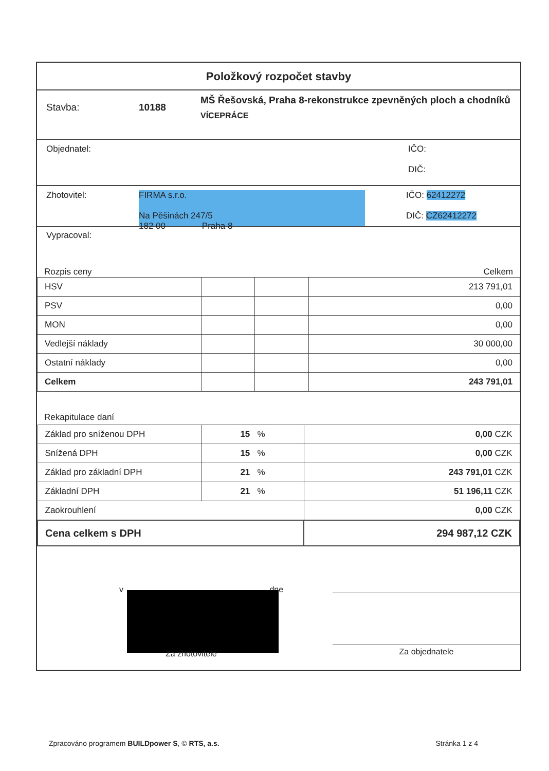Položkový rozpočet stavby
Stavba: 10188
MŠ Řešovská, Praha 8-rekonstrukce zpevněných ploch a chodníků
VÍCEPRÁCE
Objednatel: IČO:
DIČ:
Zhotovitel: FIRMA s.r.o.
Na Pěšinách 247/5
182 00 Praha 8
IČO: 62412272
DIČ: CZ62412272
Vypracoval:
Rozpis ceny Celkem
| HSV | | | 213 791,01 |
| PSV | | | 0,00 |
| MON | | | 0,00 |
| Vedlejší náklady | | | 30 000,00 |
| Ostatní náklady | | | 0,00 |
| Celkem | | | 243 791,01 |
Rekapitulace daní
| Základ pro sníženou DPH | 15 % | 0,00 CZK |
| Snížená DPH | 15 % | 0,00 CZK |
| Základ pro základní DPH | 21 % | 243 791,01 CZK |
| Základní DPH | 21 % | 51 196,11 CZK |
| Zaokrouhlení | | 0,00 CZK |
| Cena celkem s DPH | | 294 987,12 CZK |
v dne
Za zhotovitele
Za objednatele
Zpracováno programem BUILDpower S, © RTS, a.s. Stránka 1 z 4